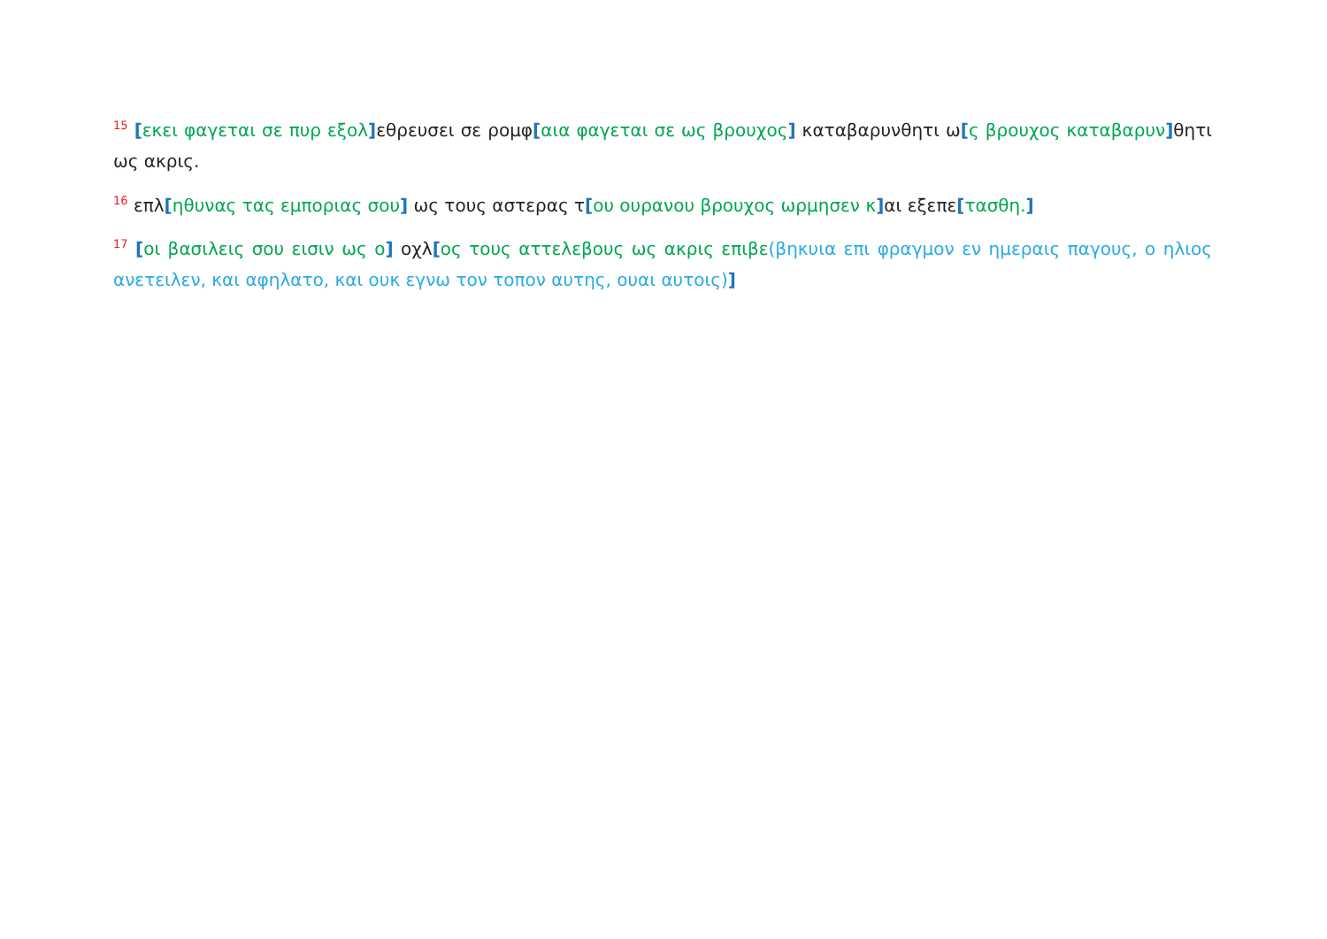<sup>15</sup> [εκει φαγεται σε πυρ εξολ] εθρευσει σε ρομφ[αια φαγεται σε ως βρουχος] καταβαρυνθητι ω[ς βρουχος καταβαρυν] θητι ως ακρις.
<sup>16</sup> επλ[ηθυνας τας εμποριας σου] ως τους αστερας τ[ου ουρανου βρουχος ωρμησεν κ] αι εξεπε[τασθη.]
<sup>17</sup> [οι βασιλεις σου εισιν ως ο] οχλ[ος τους αττελεβους ως ακρις επιβε(βηκυια επι φραγμον εν ημεραις παγους, ο ηλιος ανετειλεν, και αφηλατο, και ουκ εγνω τον τοπον αυτης, ουαι αυτοις)]